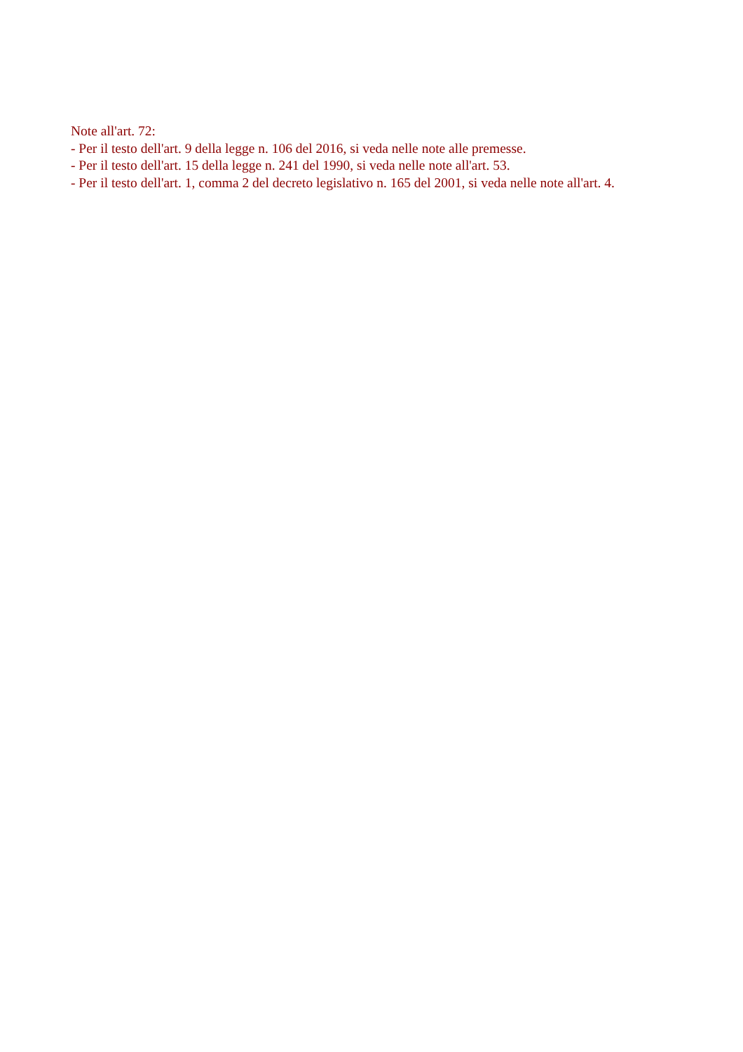Note all'art. 72:
- Per il testo dell'art. 9 della legge n. 106 del 2016, si veda nelle note alle premesse.
- Per il testo dell'art. 15 della legge n. 241 del 1990, si veda nelle note all'art. 53.
- Per il testo dell'art. 1, comma 2 del decreto legislativo n. 165 del 2001, si veda nelle note all'art. 4.